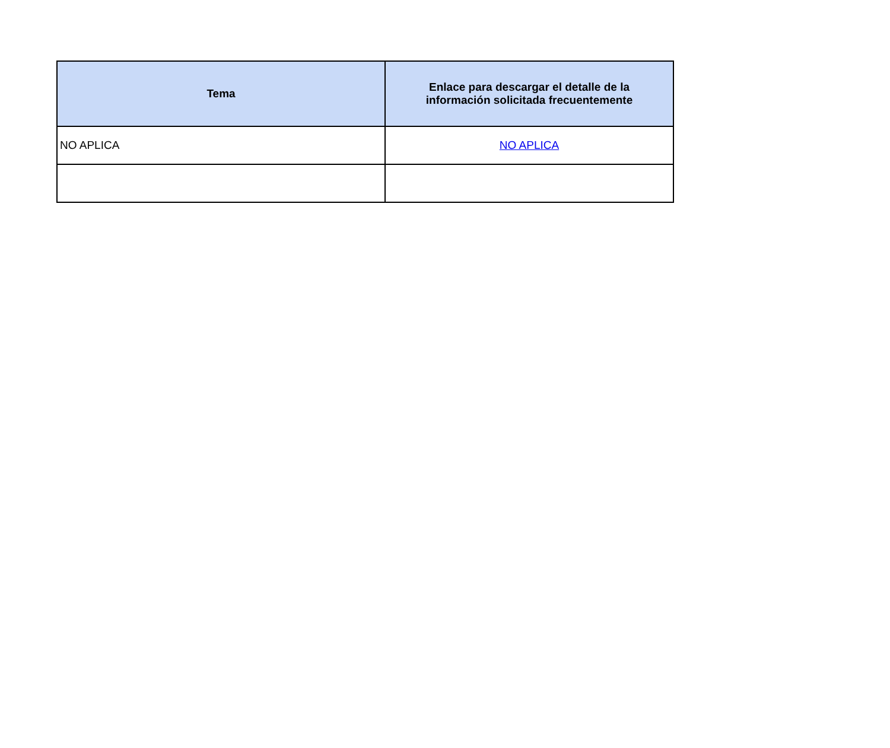| Tema | Enlace para descargar el detalle de la información solicitada frecuentemente |
| --- | --- |
| NO APLICA | NO APLICA |